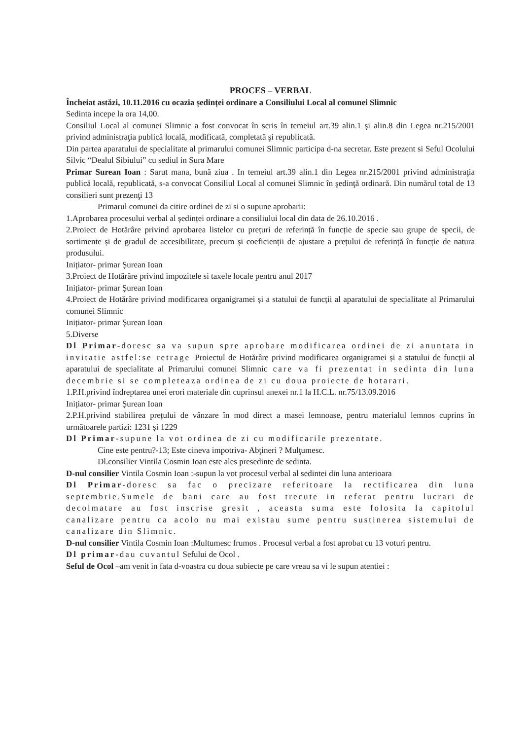PROCES – VERBAL
Încheiat astăzi, 10.11.2016 cu ocazia ședinței ordinare a Consiliului Local al comunei Slimnic
Sedinta incepe la ora 14,00.
Consiliul Local al comunei Slimnic a fost convocat în scris în temeiul art.39 alin.1 şi alin.8 din Legea nr.215/2001 privind administraţia publică locală, modificată, completată şi republicată.
Din partea aparatului de specialitate al primarului comunei Slimnic participa d-na secretar. Este prezent si Seful Ocolului Silvic “Dealul Sibiului” cu sediul in Sura Mare
Primar Surean Ioan : Sarut mana, bună ziua . In temeiul art.39 alin.1 din Legea nr.215/2001 privind administraţia publică locală, republicată, s-a convocat Consiliul Local al comunei Slimnic în şedinţă ordinară. Din numărul total de 13 consilieri sunt prezenţi 13
Primarul comunei da citire ordinei de zi si o supune aprobarii:
1.Aprobarea procesului verbal al ședinței ordinare a consiliului local din data de 26.10.2016 .
2.Proiect de Hotărâre privind aprobarea listelor cu prețuri de referință în funcție de specie sau grupe de specii, de sortimente și de gradul de accesibilitate, precum și coeficienții de ajustare a prețului de referință în funcție de natura produsului.
Inițiator- primar Șurean Ioan
3.Proiect de Hotărâre privind impozitele si taxele locale pentru anul 2017
Inițiator- primar Șurean Ioan
4.Proiect de Hotărâre privind modificarea organigramei și a statului de funcții al aparatului de specialitate al Primarului comunei Slimnic
Inițiator- primar Șurean Ioan
5.Diverse
Dl Primar-doresc sa va supun spre aprobare modificarea ordinei de zi anuntata in invitatie astfel:se retrage Proiectul de Hotărâre privind modificarea organigramei și a statului de funcții al aparatului de specialitate al Primarului comunei Slimnic care va fi prezentat in sedinta din luna decembrie si se completeaza ordinea de zi cu doua proiecte de hotarari.
1.P.H.privind îndreptarea unei erori materiale din cuprinsul anexei nr.1 la H.C.L. nr.75/13.09.2016
Inițiator- primar Șurean Ioan
2.P.H.privind stabilirea prețului de vânzare în mod direct a masei lemnoase, pentru materialul lemnos cuprins în următoarele partizi: 1231 și 1229
Dl Primar-supune la vot ordinea de zi cu modificarile prezentate.
Cine este pentru?-13; Este cineva impotriva- Abţineri ? Mulţumesc.
Dl.consilier Vintila Cosmin Ioan este ales presedinte de sedinta.
D-nul consilier Vintila Cosmin Ioan :-supun la vot procesul verbal al sedintei din luna anterioara
Dl Primar-doresc sa fac o precizare referitoare la rectificarea din luna septembrie.Sumele de bani care au fost trecute in referat pentru lucrari de decolmatare au fost inscrise gresit , aceasta suma este folosita la capitolul canalizare pentru ca acolo nu mai existau sume pentru sustinerea sistemului de canalizare din Slimnic.
D-nul consilier Vintila Cosmin Ioan :Multumesc frumos . Procesul verbal a fost aprobat cu 13 voturi pentru.
Dl primar-dau cuvantul Sefului de Ocol .
Seful de Ocol –am venit in fata d-voastra cu doua subiecte pe care vreau sa vi le supun atentiei :